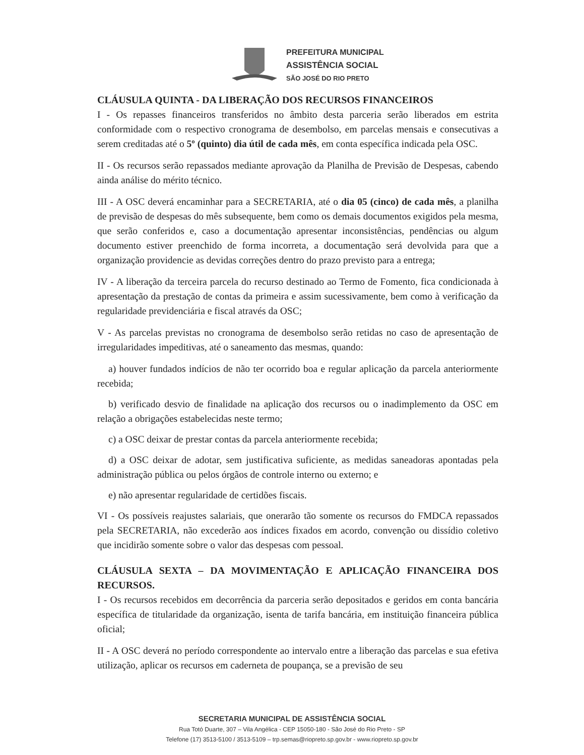PREFEITURA MUNICIPAL
ASSISTÊNCIA SOCIAL
SÃO JOSÉ DO RIO PRETO
CLÁUSULA QUINTA - DA LIBERAÇÃO DOS RECURSOS FINANCEIROS
I - Os repasses financeiros transferidos no âmbito desta parceria serão liberados em estrita conformidade com o respectivo cronograma de desembolso, em parcelas mensais e consecutivas a serem creditadas até o 5º (quinto) dia útil de cada mês, em conta específica indicada pela OSC.
II - Os recursos serão repassados mediante aprovação da Planilha de Previsão de Despesas, cabendo ainda análise do mérito técnico.
III - A OSC deverá encaminhar para a SECRETARIA, até o dia 05 (cinco) de cada mês, a planilha de previsão de despesas do mês subsequente, bem como os demais documentos exigidos pela mesma, que serão conferidos e, caso a documentação apresentar inconsistências, pendências ou algum documento estiver preenchido de forma incorreta, a documentação será devolvida para que a organização providencie as devidas correções dentro do prazo previsto para a entrega;
IV - A liberação da terceira parcela do recurso destinado ao Termo de Fomento, fica condicionada à apresentação da prestação de contas da primeira e assim sucessivamente, bem como à verificação da regularidade previdenciária e fiscal através da OSC;
V - As parcelas previstas no cronograma de desembolso serão retidas no caso de apresentação de irregularidades impeditivas, até o saneamento das mesmas, quando:
a) houver fundados indícios de não ter ocorrido boa e regular aplicação da parcela anteriormente recebida;
b) verificado desvio de finalidade na aplicação dos recursos ou o inadimplemento da OSC em relação a obrigações estabelecidas neste termo;
c) a OSC deixar de prestar contas da parcela anteriormente recebida;
d) a OSC deixar de adotar, sem justificativa suficiente, as medidas saneadoras apontadas pela administração pública ou pelos órgãos de controle interno ou externo; e
e) não apresentar regularidade de certidões fiscais.
VI - Os possíveis reajustes salariais, que onerarão tão somente os recursos do FMDCA repassados pela SECRETARIA, não excederão aos índices fixados em acordo, convenção ou dissídio coletivo que incidirão somente sobre o valor das despesas com pessoal.
CLÁUSULA SEXTA – DA MOVIMENTAÇÃO E APLICAÇÃO FINANCEIRA DOS RECURSOS.
I - Os recursos recebidos em decorrência da parceria serão depositados e geridos em conta bancária específica de titularidade da organização, isenta de tarifa bancária, em instituição financeira pública oficial;
II - A OSC deverá no período correspondente ao intervalo entre a liberação das parcelas e sua efetiva utilização, aplicar os recursos em caderneta de poupança, se a previsão de seu
SECRETARIA MUNICIPAL DE ASSISTÊNCIA SOCIAL
Rua Totó Duarte, 307 – Vila Angélica - CEP 15050-180 - São José do Rio Preto - SP
Telefone (17) 3513-5100 / 3513-5109 – trp.semas@riopreto.sp.gov.br - www.riopreto.sp.gov.br